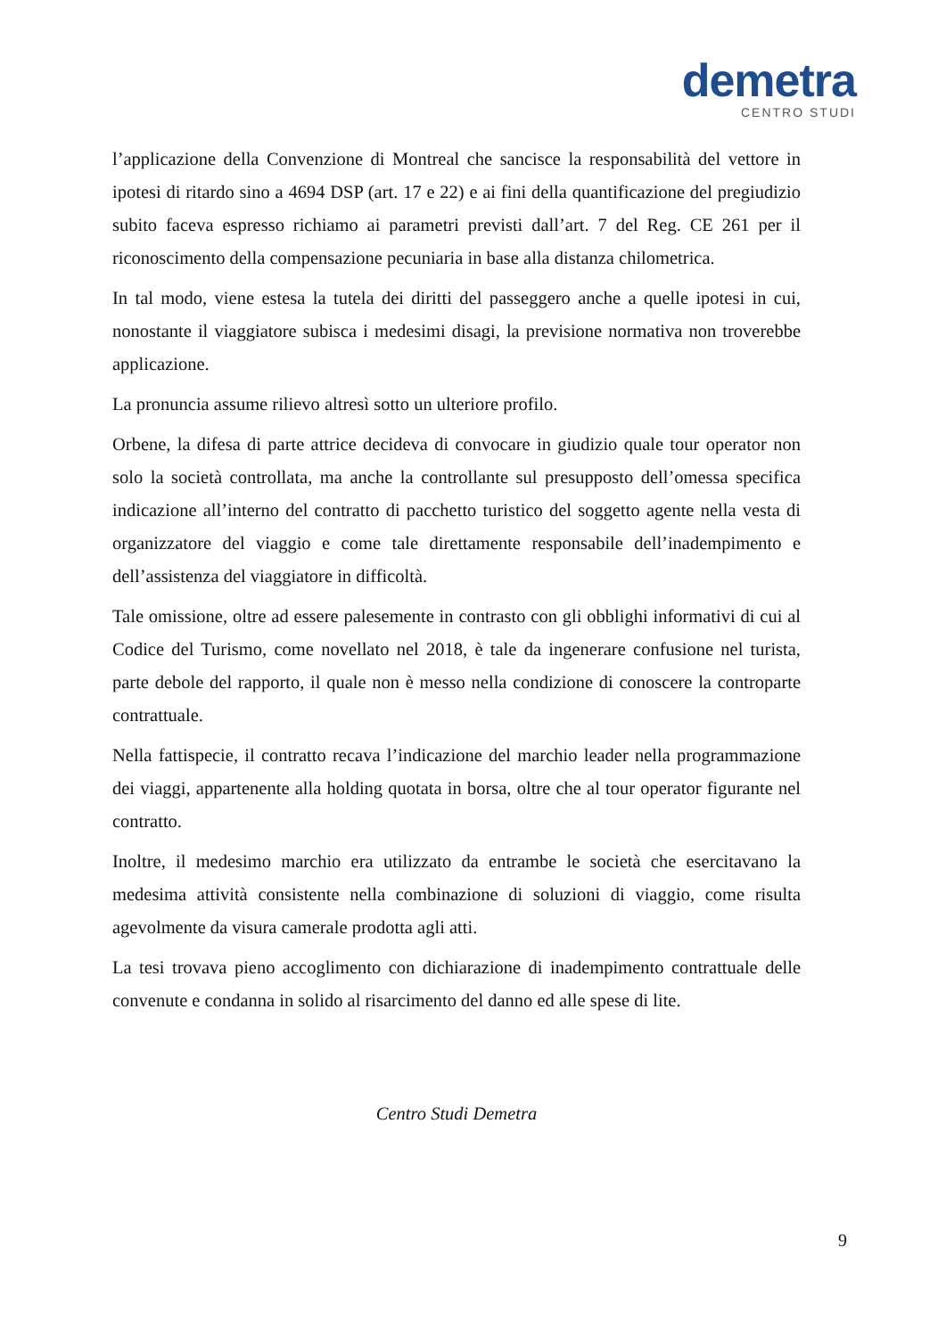demetra
CENTRO STUDI
l’applicazione della Convenzione di Montreal che sancisce la responsabilità del vettore in ipotesi di ritardo sino a 4694 DSP (art. 17 e 22) e ai fini della quantificazione del pregiudizio subito faceva espresso richiamo ai parametri previsti dall’art. 7 del Reg. CE 261 per il riconoscimento della compensazione pecuniaria in base alla distanza chilometrica.
In tal modo, viene estesa la tutela dei diritti del passeggero anche a quelle ipotesi in cui, nonostante il viaggiatore subisca i medesimi disagi, la previsione normativa non troverebbe applicazione.
La pronuncia assume rilievo altresì sotto un ulteriore profilo.
Orbene, la difesa di parte attrice decideva di convocare in giudizio quale tour operator non solo la società controllata, ma anche la controllante sul presupposto dell’omessa specifica indicazione all’interno del contratto di pacchetto turistico del soggetto agente nella vesta di organizzatore del viaggio e come tale direttamente responsabile dell’inadempimento e dell’assistenza del viaggiatore in difficoltà.
Tale omissione, oltre ad essere palesemente in contrasto con gli obblighi informativi di cui al Codice del Turismo, come novellato nel 2018, è tale da ingenerare confusione nel turista, parte debole del rapporto, il quale non è messo nella condizione di conoscere la controparte contrattuale.
Nella fattispecie, il contratto recava l’indicazione del marchio leader nella programmazione dei viaggi, appartenente alla holding quotata in borsa, oltre che al tour operator figurante nel contratto.
Inoltre, il medesimo marchio era utilizzato da entrambe le società che esercitavano la medesima attività consistente nella combinazione di soluzioni di viaggio, come risulta agevolmente da visura camerale prodotta agli atti.
La tesi trovava pieno accoglimento con dichiarazione di inadempimento contrattuale delle convenute e condanna in solido al risarcimento del danno ed alle spese di lite.
Centro Studi Demetra
9